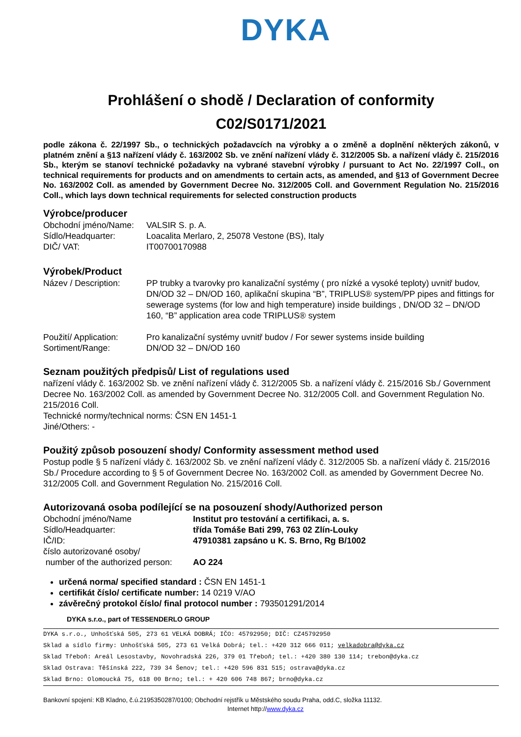DYKA
Prohlášení o shodě / Declaration of conformity
C02/S0171/2021
podle zákona č. 22/1997 Sb., o technických požadavcích na výrobky a o změně a doplnění některých zákonů, v platném znění a §13 nařízení vlády č. 163/2002 Sb. ve znění nařízení vlády č. 312/2005 Sb. a nařízení vlády č. 215/2016 Sb., kterým se stanoví technické požadavky na vybrané stavební výrobky / pursuant to Act No. 22/1997 Coll., on technical requirements for products and on amendments to certain acts, as amended, and §13 of Government Decree No. 163/2002 Coll. as amended by Government Decree No. 312/2005 Coll. and Government Regulation No. 215/2016 Coll., which lays down technical requirements for selected construction products
Výrobce/producer
Obchodní jméno/Name: VALSIR S. p. A.
Sídlo/Headquarter: Loacalita Merlaro, 2, 25078 Vestone (BS), Italy
DIČ/ VAT: IT00700170988
Výrobek/Product
Název / Description: PP trubky a tvarovky pro kanalizační systémy ( pro nízké a vysoké teploty) uvnitř budov, DN/OD 32 – DN/OD 160, aplikační skupina “B”, TRIPLUS® system/PP pipes and fittings for sewerage systems (for low and high temperature) inside buildings , DN/OD 32 – DN/OD 160, “B” application area code TRIPLUS® system
Použití/ Application: Pro kanalizační systémy uvnitř budov / For sewer systems inside building
Sortiment/Range: DN/OD 32 – DN/OD 160
Seznam použitých předpisů/ List of regulations used
nařízení vlády č. 163/2002 Sb. ve znění nařízení vlády č. 312/2005 Sb. a nařízení vlády č. 215/2016 Sb./ Government Decree No. 163/2002 Coll. as amended by Government Decree No. 312/2005 Coll. and Government Regulation No. 215/2016 Coll.
Technické normy/technical norms: ČSN EN 1451-1
Jiné/Others: -
Použitý způsob posouzení shody/ Conformity assessment method used
Postup podle § 5 nařízení vlády č. 163/2002 Sb. ve znění nařízení vlády č. 312/2005 Sb. a nařízení vlády č. 215/2016 Sb./ Procedure according to § 5 of Government Decree No. 163/2002 Coll. as amended by Government Decree No. 312/2005 Coll. and Government Regulation No. 215/2016 Coll.
Autorizovaná osoba podílející se na posouzení shody/Authorized person
Obchodní jméno/Name Institut pro testování a certifikaci, a. s.
Sídlo/Headquarter: třída Tomáše Bati 299, 763 02 Zlín-Louky
IČ/ID: 47910381 zapsáno u K. S. Brno, Rg B/1002
číslo autorizované osoby/
number of the authorized person: AO 224
určená norma/ specified standard : ČSN EN 1451-1
certifikát číslo/ certificate number: 14 0219 V/AO
závěrečný protokol číslo/ final protocol number : 793501291/2014
DYKA s.r.o., part of TESSENDERLO GROUP
DYKA s.r.o., Unhošťská 505, 273 61 VELKÁ DOBRÁ; IČO: 45792950; DIČ: CZ45792950
Sklad a sídlo firmy: Unhošťská 505, 273 61 Velká Dobrá; tel.: +420 312 666 011; velkadobra@dyka.cz
Sklad Třeboň: Areál Lesostavby, Novohradská 226, 379 01 Třeboň; tel.: +420 380 130 114; trebon@dyka.cz
Sklad Ostrava: Těšínská 222, 739 34 Šenov; tel.: +420 596 831 515; ostrava@dyka.cz
Sklad Brno: Olomoucká 75, 618 00 Brno; tel.: + 420 606 748 867; brno@dyka.cz
Bankovní spojení: KB Kladno, č.ú.2195350287/0100; Obchodní rejstřík u Městského soudu Praha, odd.C, složka 11132.
Internet http://www.dyka.cz